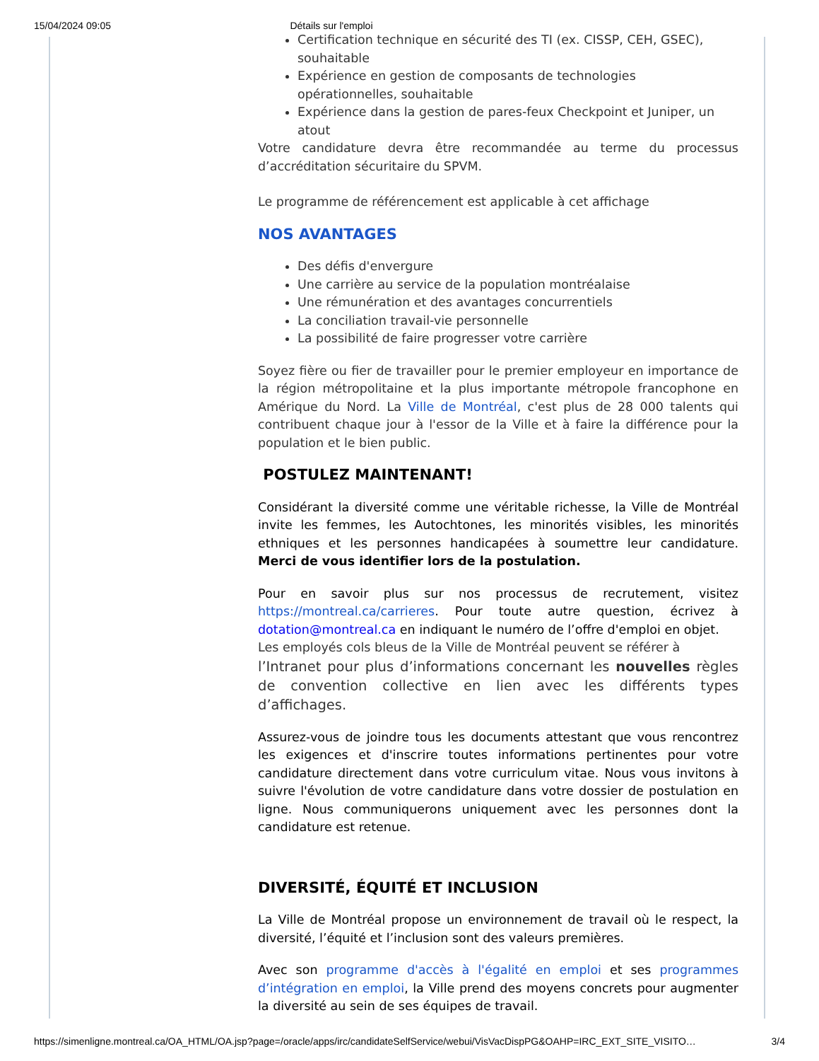15/04/2024 09:05 Détails sur l'emploi
Certification technique en sécurité des TI (ex. CISSP, CEH, GSEC), souhaitable
Expérience en gestion de composants de technologies opérationnelles, souhaitable
Expérience dans la gestion de pares-feux Checkpoint et Juniper, un atout
Votre candidature devra être recommandée au terme du processus d’accréditation sécuritaire du SPVM.
Le programme de référencement est applicable à cet affichage
NOS AVANTAGES
Des défis d'envergure
Une carrière au service de la population montréalaise
Une rémunération et des avantages concurrentiels
La conciliation travail-vie personnelle
La possibilité de faire progresser votre carrière
Soyez fière ou fier de travailler pour le premier employeur en importance de la région métropolitaine et la plus importante métropole francophone en Amérique du Nord. La Ville de Montréal, c'est plus de 28 000 talents qui contribuent chaque jour à l'essor de la Ville et à faire la différence pour la population et le bien public.
POSTULEZ MAINTENANT!
Considérant la diversité comme une véritable richesse, la Ville de Montréal invite les femmes, les Autochtones, les minorités visibles, les minorités ethniques et les personnes handicapées à soumettre leur candidature. Merci de vous identifier lors de la postulation.
Pour en savoir plus sur nos processus de recrutement, visitez https://montreal.ca/carrieres. Pour toute autre question, écrivez à dotation@montreal.ca en indiquant le numéro de l’offre d'emploi en objet.
Les employés cols bleus de la Ville de Montréal peuvent se référer à
l’Intranet pour plus d’informations concernant les nouvelles règles de convention collective en lien avec les différents types d’affichages.
Assurez-vous de joindre tous les documents attestant que vous rencontrez les exigences et d'inscrire toutes informations pertinentes pour votre candidature directement dans votre curriculum vitae. Nous vous invitons à suivre l'évolution de votre candidature dans votre dossier de postulation en ligne. Nous communiquerons uniquement avec les personnes dont la candidature est retenue.
DIVERSITÉ, ÉQUITÉ ET INCLUSION
La Ville de Montréal propose un environnement de travail où le respect, la diversité, l’équité et l’inclusion sont des valeurs premières.
Avec son programme d'accès à l'égalité en emploi et ses programmes d’intégration en emploi, la Ville prend des moyens concrets pour augmenter la diversité au sein de ses équipes de travail.
https://simenligne.montreal.ca/OA_HTML/OA.jsp?page=/oracle/apps/irc/candidateSelfService/webui/VisVacDispPG&OAHP=IRC_EXT_SITE_VISITO… 3/4